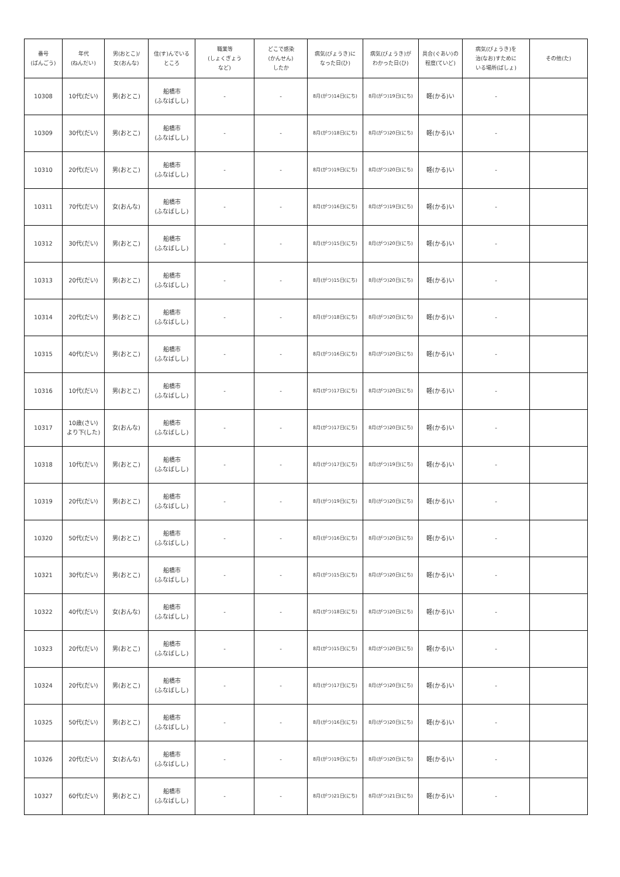| 番号 (ばんごう) | 年代 (ねんだい) | 男(おとこ)/ 女(おんな) | 住(す)んでいる ところ | 職業等 (しょくぎょう など) | どこで感染 (かんせん) したか | 病気(びょうき)に なった日(ひ) | 病気(びょうき)が わかった日(ひ) | 具合(ぐあい)の 程度(ていど) | 病気(びょうき)を 治(なお)すために いる場所(ばしょ) | その他(た) |
| --- | --- | --- | --- | --- | --- | --- | --- | --- | --- | --- |
| 10308 | 10代(だい) | 男(おとこ) | 船橋市 (ふなばしし) | - | - | 8月(がつ)14日(にち) | 8月(がつ)19日(にち) | 軽(かる)い | - | |
| 10309 | 30代(だい) | 男(おとこ) | 船橋市 (ふなばしし) | - | - | 8月(がつ)18日(にち) | 8月(がつ)20日(にち) | 軽(かる)い | - | |
| 10310 | 20代(だい) | 男(おとこ) | 船橋市 (ふなばしし) | - | - | 8月(がつ)19日(にち) | 8月(がつ)20日(にち) | 軽(かる)い | - | |
| 10311 | 70代(だい) | 女(おんな) | 船橋市 (ふなばしし) | - | - | 8月(がつ)16日(にち) | 8月(がつ)19日(にち) | 軽(かる)い | - | |
| 10312 | 30代(だい) | 男(おとこ) | 船橋市 (ふなばしし) | - | - | 8月(がつ)15日(にち) | 8月(がつ)20日(にち) | 軽(かる)い | - | |
| 10313 | 20代(だい) | 男(おとこ) | 船橋市 (ふなばしし) | - | - | 8月(がつ)15日(にち) | 8月(がつ)20日(にち) | 軽(かる)い | - | |
| 10314 | 20代(だい) | 男(おとこ) | 船橋市 (ふなばしし) | - | - | 8月(がつ)18日(にち) | 8月(がつ)20日(にち) | 軽(かる)い | - | |
| 10315 | 40代(だい) | 男(おとこ) | 船橋市 (ふなばしし) | - | - | 8月(がつ)16日(にち) | 8月(がつ)20日(にち) | 軽(かる)い | - | |
| 10316 | 10代(だい) | 男(おとこ) | 船橋市 (ふなばしし) | - | - | 8月(がつ)17日(にち) | 8月(がつ)20日(にち) | 軽(かる)い | - | |
| 10317 | 10歳(さい) より下(した) | 女(おんな) | 船橋市 (ふなばしし) | - | - | 8月(がつ)17日(にち) | 8月(がつ)20日(にち) | 軽(かる)い | - | |
| 10318 | 10代(だい) | 男(おとこ) | 船橋市 (ふなばしし) | - | - | 8月(がつ)17日(にち) | 8月(がつ)19日(にち) | 軽(かる)い | - | |
| 10319 | 20代(だい) | 男(おとこ) | 船橋市 (ふなばしし) | - | - | 8月(がつ)19日(にち) | 8月(がつ)20日(にち) | 軽(かる)い | - | |
| 10320 | 50代(だい) | 男(おとこ) | 船橋市 (ふなばしし) | - | - | 8月(がつ)16日(にち) | 8月(がつ)20日(にち) | 軽(かる)い | - | |
| 10321 | 30代(だい) | 男(おとこ) | 船橋市 (ふなばしし) | - | - | 8月(がつ)15日(にち) | 8月(がつ)20日(にち) | 軽(かる)い | - | |
| 10322 | 40代(だい) | 女(おんな) | 船橋市 (ふなばしし) | - | - | 8月(がつ)18日(にち) | 8月(がつ)20日(にち) | 軽(かる)い | - | |
| 10323 | 20代(だい) | 男(おとこ) | 船橋市 (ふなばしし) | - | - | 8月(がつ)15日(にち) | 8月(がつ)20日(にち) | 軽(かる)い | - | |
| 10324 | 20代(だい) | 男(おとこ) | 船橋市 (ふなばしし) | - | - | 8月(がつ)17日(にち) | 8月(がつ)20日(にち) | 軽(かる)い | - | |
| 10325 | 50代(だい) | 男(おとこ) | 船橋市 (ふなばしし) | - | - | 8月(がつ)16日(にち) | 8月(がつ)20日(にち) | 軽(かる)い | - | |
| 10326 | 20代(だい) | 女(おんな) | 船橋市 (ふなばしし) | - | - | 8月(がつ)19日(にち) | 8月(がつ)20日(にち) | 軽(かる)い | - | |
| 10327 | 60代(だい) | 男(おとこ) | 船橋市 (ふなばしし) | - | - | 8月(がつ)21日(にち) | 8月(がつ)21日(にち) | 軽(かる)い | - | |